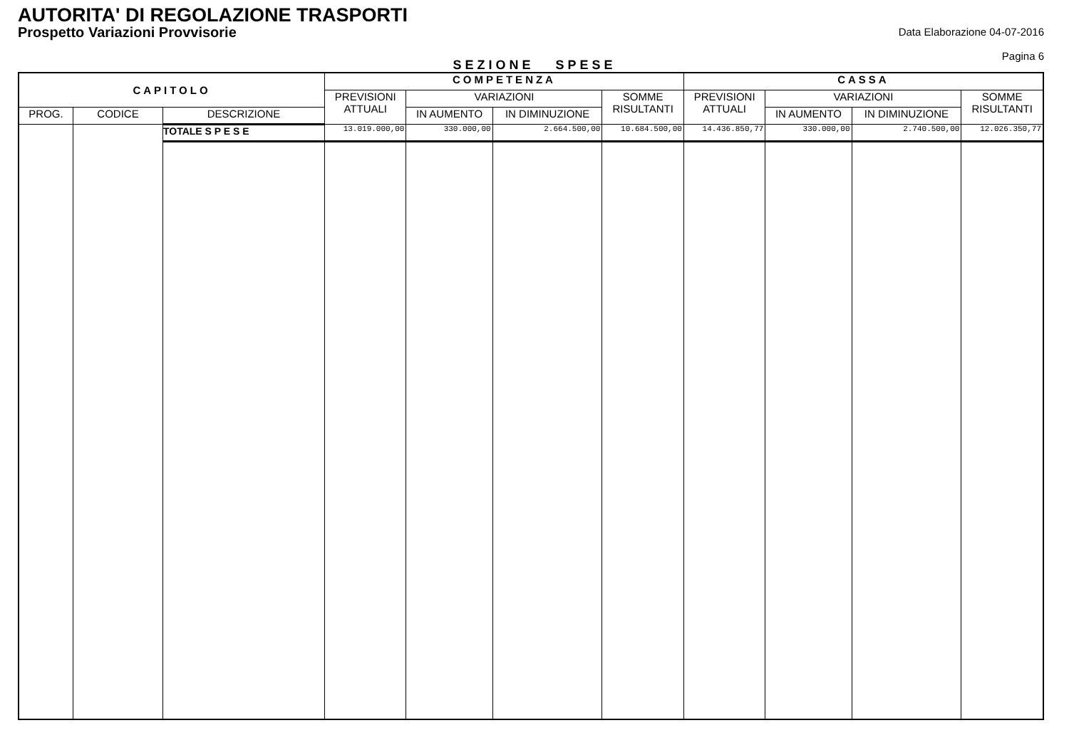AUTORITA' DI REGOLAZIONE TRASPORTI
Prospetto Variazioni Provvisorie
Data Elaborazione 04-07-2016
Pagina 6
SEZIONE SPESE
| CAPITOLO | | | COMPETENZA | | | | CASSA | | | |
| --- | --- | --- | --- | --- | --- | --- | --- | --- | --- | --- |
| | | | PREVISIONI ATTUALI | VARIAZIONI | | SOMME RISULTANTI | PREVISIONI ATTUALI | VARIAZIONI | | SOMME RISULTANTI |
| PROG. | CODICE | DESCRIZIONE | | IN AUMENTO | IN DIMINUZIONE | | | IN AUMENTO | IN DIMINUZIONE | |
| | | TOTALE S P E S E | 13.019.000,00 | 330.000,00 | 2.664.500,00 | 10.684.500,00 | 14.436.850,77 | 330.000,00 | 2.740.500,00 | 12.026.350,77 |